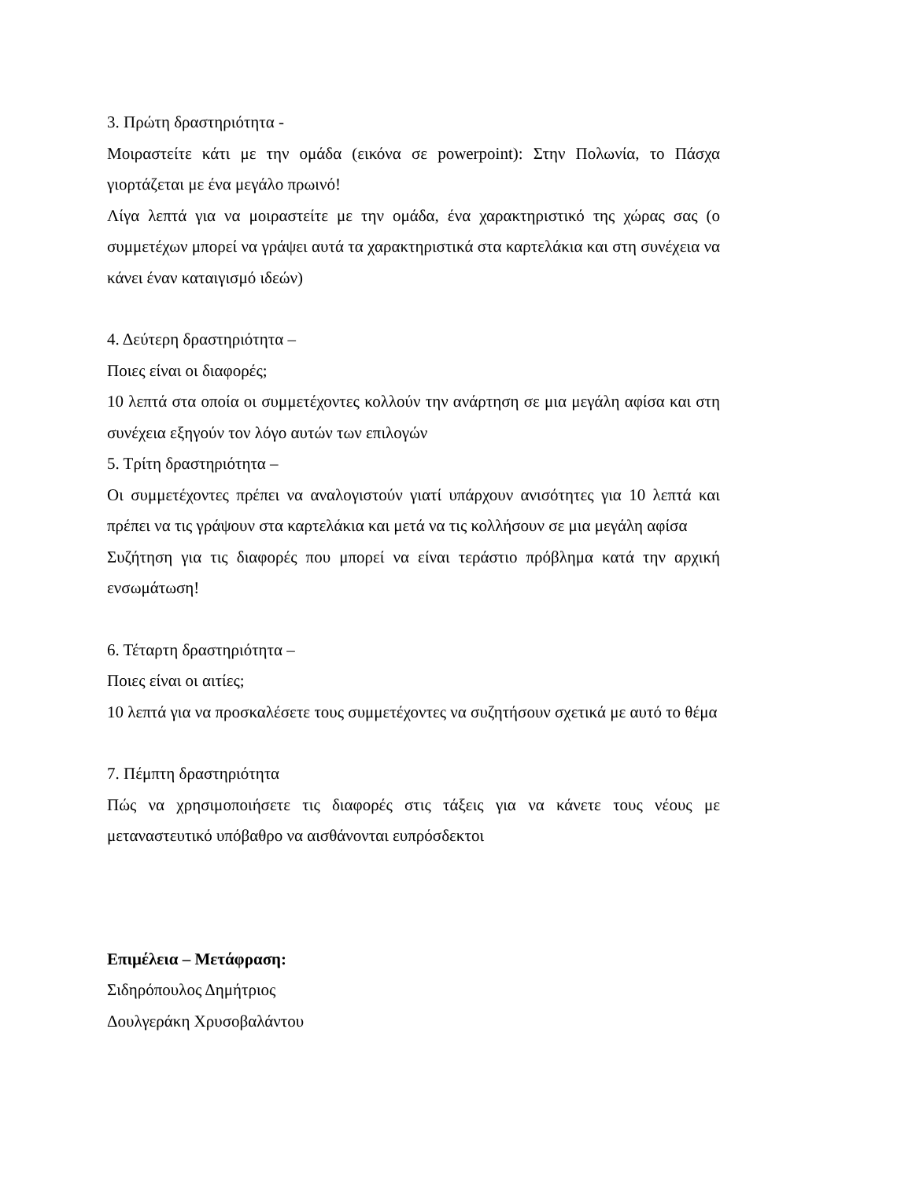3. Πρώτη δραστηριότητα -
Μοιραστείτε κάτι με την ομάδα (εικόνα σε powerpoint): Στην Πολωνία, το Πάσχα γιορτάζεται με ένα μεγάλο πρωινό!
Λίγα λεπτά για να μοιραστείτε με την ομάδα, ένα χαρακτηριστικό της χώρας σας (ο συμμετέχων μπορεί να γράψει αυτά τα χαρακτηριστικά στα καρτελάκια και στη συνέχεια να κάνει έναν καταιγισμό ιδεών)
4. Δεύτερη δραστηριότητα –
Ποιες είναι οι διαφορές;
10 λεπτά στα οποία οι συμμετέχοντες κολλούν την ανάρτηση σε μια μεγάλη αφίσα και στη συνέχεια εξηγούν τον λόγο αυτών των επιλογών
5. Τρίτη δραστηριότητα –
Οι συμμετέχοντες πρέπει να αναλογιστούν γιατί υπάρχουν ανισότητες για 10 λεπτά και πρέπει να τις γράψουν στα καρτελάκια και μετά να τις κολλήσουν σε μια μεγάλη αφίσα
Συζήτηση για τις διαφορές που μπορεί να είναι τεράστιο πρόβλημα κατά την αρχική ενσωμάτωση!
6. Τέταρτη δραστηριότητα –
Ποιες είναι οι αιτίες;
10 λεπτά για να προσκαλέσετε τους συμμετέχοντες να συζητήσουν σχετικά με αυτό το θέμα
7. Πέμπτη δραστηριότητα
Πώς να χρησιμοποιήσετε τις διαφορές στις τάξεις για να κάνετε τους νέους με μεταναστευτικό υπόβαθρο να αισθάνονται ευπρόσδεκτοι
Επιμέλεια – Μετάφραση:
Σιδηρόπουλος Δημήτριος
Δουλγεράκη Χρυσοβαλάντου